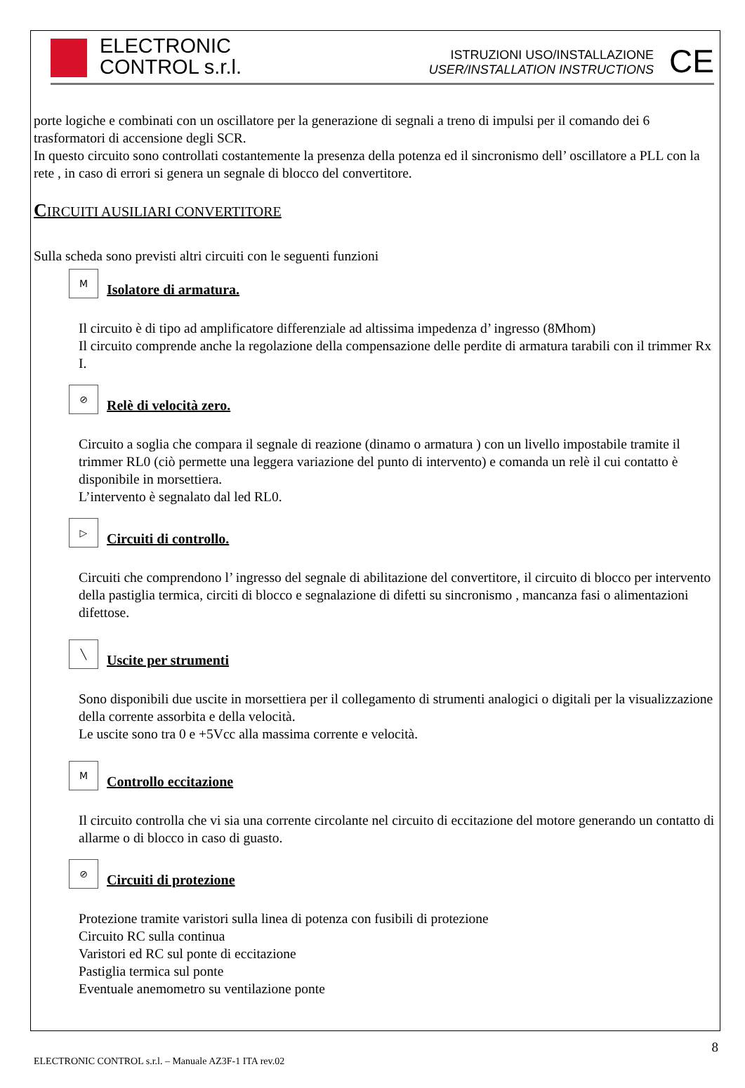ELECTRONIC
CONTROL s.r.l.
ISTRUZIONI USO/INSTALLAZIONE
USER/INSTALLATION INSTRUCTIONS
CE
porte logiche e combinati con un oscillatore per la generazione di segnali a treno di impulsi per il comando dei 6 trasformatori di accensione degli SCR.
In questo circuito sono controllati costantemente la presenza della potenza ed il sincronismo dell’ oscillatore a PLL con la rete , in caso di errori si genera un segnale di blocco del convertitore.
CIRCUITI AUSILIARI CONVERTITORE
Sulla scheda sono previsti altri circuiti con le seguenti funzioni
M
Isolatore di armatura.
Il circuito è di tipo ad amplificatore differenziale ad altissima impedenza d’ ingresso (8Mhom)
Il circuito comprende anche la regolazione della compensazione delle perdite di armatura tarabili con il trimmer Rx I.
⊘
Relè di velocità zero.
Circuito a soglia che compara il segnale di reazione (dinamo o armatura ) con un livello impostabile tramite il trimmer RL0 (ciò permette una leggera variazione del punto di intervento) e comanda un relè il cui contatto è disponibile in morsettiera.
L’intervento è segnalato dal led RL0.
▷
Circuiti di controllo.
Circuiti che comprendono l’ ingresso del segnale di abilitazione del convertitore, il circuito di blocco per intervento della pastiglia termica, circiti di blocco e segnalazione di difetti su sincronismo , mancanza fasi o alimentazioni difettose.
╲
Uscite per strumenti
Sono disponibili due uscite in morsettiera per il collegamento di strumenti analogici o digitali per la visualizzazione della corrente assorbita e della velocità.
Le uscite sono tra 0 e +5Vcc alla massima corrente e velocità.
M
Controllo eccitazione
Il circuito controlla che vi sia una corrente circolante nel circuito di eccitazione del motore generando un contatto di allarme o di blocco in caso di guasto.
⊘
Circuiti di protezione
Protezione tramite varistori sulla linea di potenza con fusibili di protezione
Circuito RC sulla continua
Varistori ed RC sul ponte di eccitazione
Pastiglia termica sul ponte
Eventuale anemometro su ventilazione ponte
ELECTRONIC CONTROL s.r.l. – Manuale AZ3F-1 ITA rev.02 8